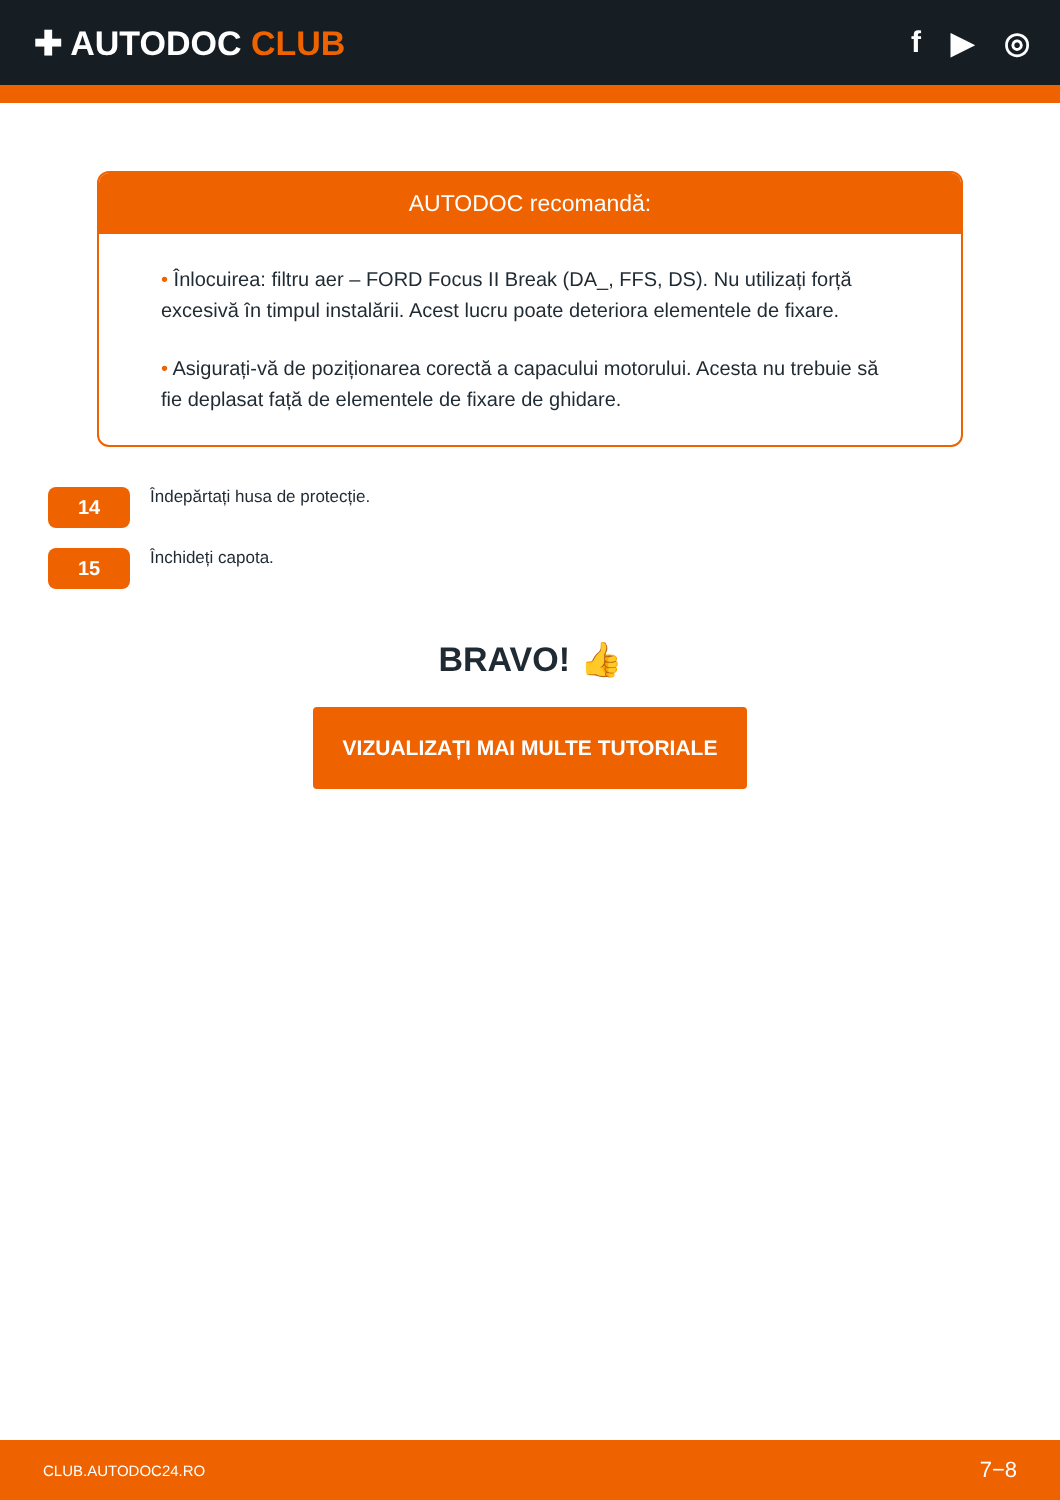✚ AUTODOC CLUB f ▶ ◎
AUTODOC recomandă:
• Înlocuirea: filtru aer – FORD Focus II Break (DA_, FFS, DS). Nu utilizați forță excesivă în timpul instalării. Acest lucru poate deteriora elementele de fixare.
• Asigurați-vă de poziționarea corectă a capacului motorului. Acesta nu trebuie să fie deplasat față de elementele de fixare de ghidare.
14
Îndepărtați husa de protecție.
15
Închideți capota.
BRAVO! 👍
VIZUALIZAȚI MAI MULTE TUTORIALE
CLUB.AUTODOC24.RO 7−8